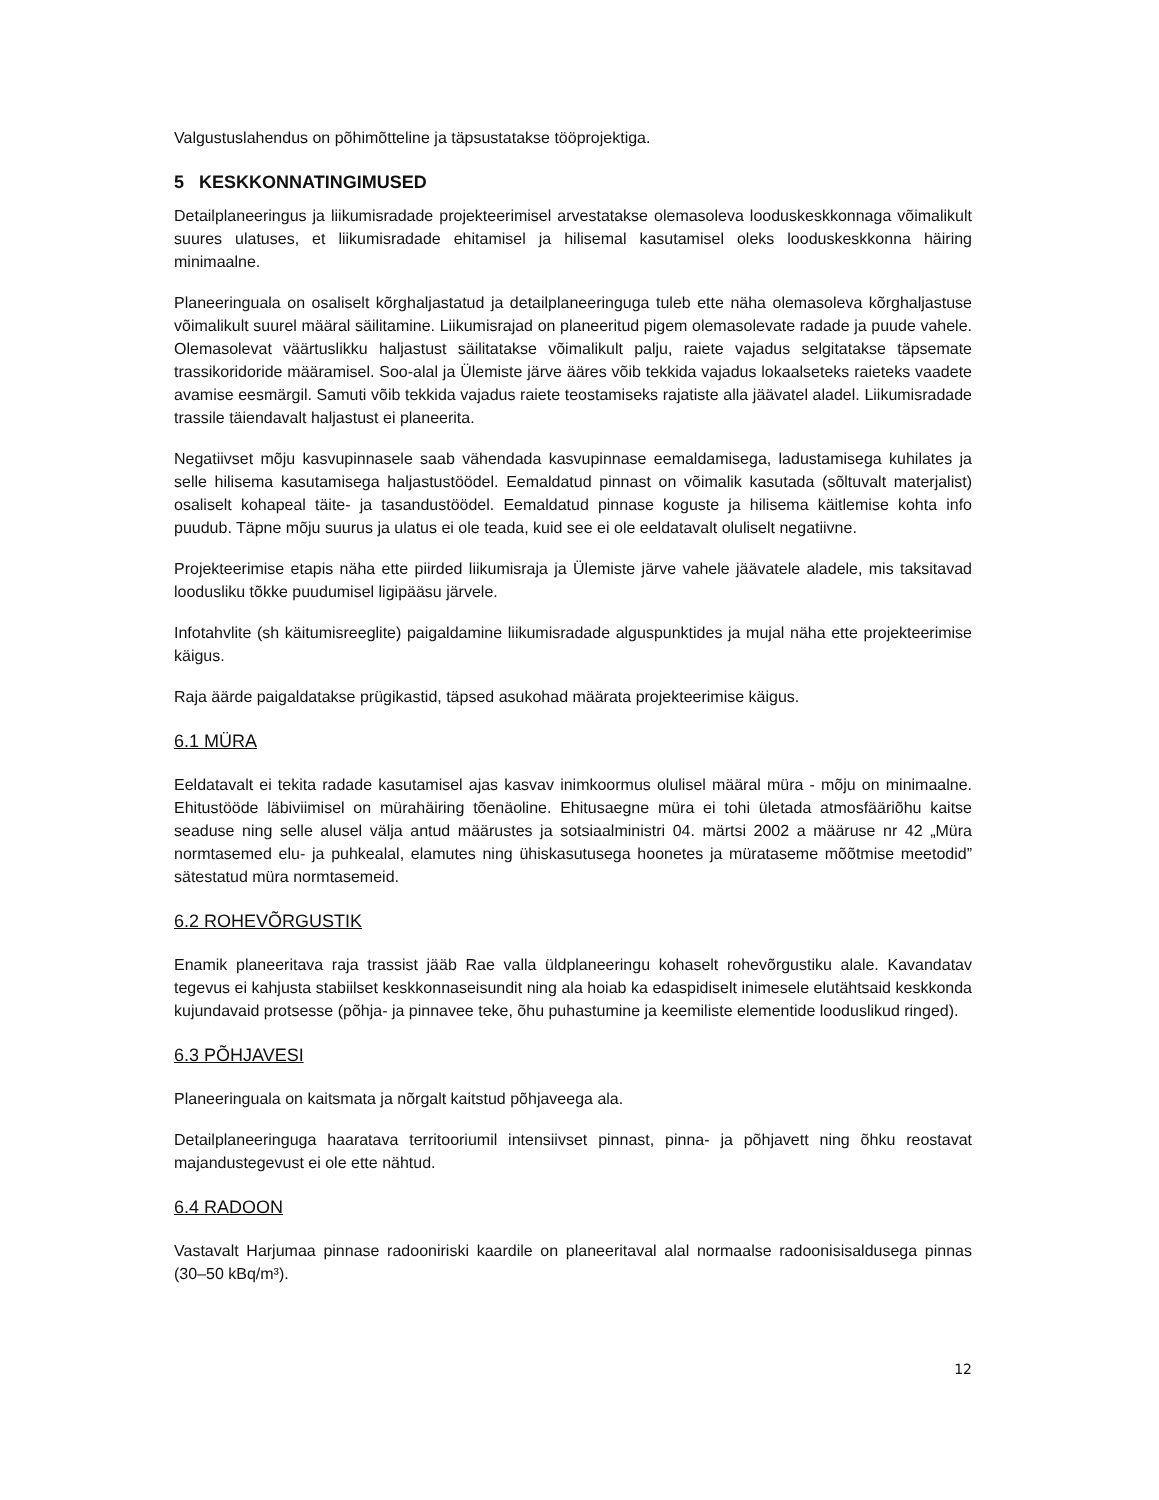Valgustuslahendus on põhimõtteline ja täpsustatakse tööprojektiga.
5 KESKKONNATINGIMUSED
Detailplaneeringus ja liikumisradade projekteerimisel arvestatakse olemasoleva looduskeskkonnaga võimalikult suures ulatuses, et liikumisradade ehitamisel ja hilisemal kasutamisel oleks looduskeskkonna häiring minimaalne.
Planeeringuala on osaliselt kõrghaljastatud ja detailplaneeringuga tuleb ette näha olemasoleva kõrghaljastuse võimalikult suurel määral säilitamine. Liikumisrajad on planeeritud pigem olemasolevate radade ja puude vahele. Olemasolevat väärtuslikku haljastust säilitatakse võimalikult palju, raiete vajadus selgitatakse täpsemate trassikoridoride määramisel. Soo-alal ja Ülemiste järve ääres võib tekkida vajadus lokaalseteks raieteks vaadete avamise eesmärgil. Samuti võib tekkida vajadus raiete teostamiseks rajatiste alla jäävatel aladel. Liikumisradade trassile täiendavalt haljastust ei planeerita.
Negatiivset mõju kasvupinnasele saab vähendada kasvupinnase eemaldamisega, ladustamisega kuhilates ja selle hilisema kasutamisega haljastustöödel. Eemaldatud pinnast on võimalik kasutada (sõltuvalt materjalist) osaliselt kohapeal täite- ja tasandustöödel. Eemaldatud pinnase koguste ja hilisema käitlemise kohta info puudub. Täpne mõju suurus ja ulatus ei ole teada, kuid see ei ole eeldatavalt oluliselt negatiivne.
Projekteerimise etapis näha ette piirded liikumisraja ja Ülemiste järve vahele jäävatele aladele, mis taksitavad loodusliku tõkke puudumisel ligipääsu järvele.
Infotahvlite (sh käitumisreeglite) paigaldamine liikumisradade alguspunktides ja mujal näha ette projekteerimise käigus.
Raja äärde paigaldatakse prügikastid, täpsed asukohad määrata projekteerimise käigus.
6.1 MÜRA
Eeldatavalt ei tekita radade kasutamisel ajas kasvav inimkoormus olulisel määral müra - mõju on minimaalne. Ehitustööde läbiviimisel on mürahäiring tõenäoline. Ehitusaegne müra ei tohi ületada atmosfääriõhu kaitse seaduse ning selle alusel välja antud määrustes ja sotsiaalministri 04. märtsi 2002 a määruse nr 42 „Müra normtasemed elu- ja puhkealal, elamutes ning ühiskasutusega hoonetes ja mürataseme mõõtmise meetodid” sätestatud müra normtasemeid.
6.2 ROHEVÕRGUSTIK
Enamik planeeritava raja trassist jääb Rae valla üldplaneeringu kohaselt rohevõrgustiku alale. Kavandatav tegevus ei kahjusta stabiilset keskkonnaseisundit ning ala hoiab ka edaspidiselt inimesele elutähtsaid keskkonda kujundavaid protsesse (põhja- ja pinnavee teke, õhu puhastumine ja keemiliste elementide looduslikud ringed).
6.3 PÕHJAVESI
Planeeringuala on kaitsmata ja nõrgalt kaitstud põhjaveega ala.
Detailplaneeringuga haaratava territooriumil intensiivset pinnast, pinna- ja põhjavett ning õhku reostavat majandustegevust ei ole ette nähtud.
6.4 RADOON
Vastavalt Harjumaa pinnase radooniriski kaardile on planeeritaval alal normaalse radoonisisaldusega pinnas (30–50 kBq/m³).
12